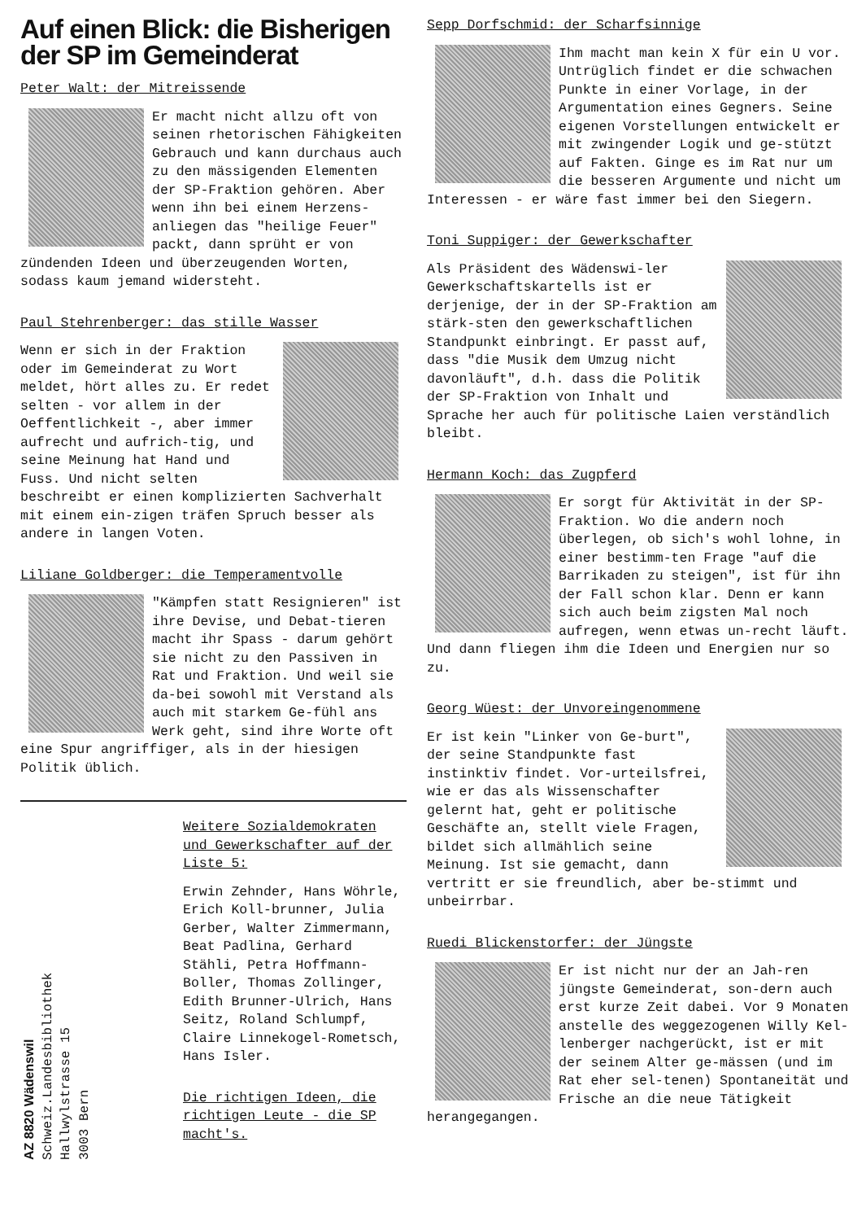Auf einen Blick: die Bisherigen der SP im Gemeinderat
Peter Walt: der Mitreissende
Er macht nicht allzu oft von seinen rhetorischen Fähigkeiten Gebrauch und kann durchaus auch zu den mässigenden Elementen der SP-Fraktion gehören. Aber wenn ihn bei einem Herzens-anliegen das "heilige Feuer" packt, dann sprüht er von zündenden Ideen und überzeugenden Worten, sodass kaum jemand widersteht.
Paul Stehrenberger: das stille Wasser
Wenn er sich in der Fraktion oder im Gemeinderat zu Wort meldet, hört alles zu. Er redet selten - vor allem in der Oeffentlichkeit -, aber immer aufrecht und aufrich-tig, und seine Meinung hat Hand und Fuss. Und nicht selten beschreibt er einen komplizierten Sachverhalt mit einem ein-zigen träfen Spruch besser als andere in langen Voten.
Liliane Goldberger: die Temperamentvolle
"Kämpfen statt Resignieren" ist ihre Devise, und Debat-tieren macht ihr Spass - darum gehört sie nicht zu den Passiven in Rat und Fraktion. Und weil sie da-bei sowohl mit Verstand als auch mit starkem Ge-fühl ans Werk geht, sind ihre Worte oft eine Spur angriffiger, als in der hiesigen Politik üblich.
AZ 8820 Wädenswil
Schweiz.Landesbibliothek
Hallwylstrasse 15
3003 Bern
Weitere Sozialdemokraten und Gewerkschafter auf der Liste 5:
Erwin Zehnder, Hans Wöhrle, Erich Koll-brunner, Julia Gerber, Walter Zimmermann, Beat Padlina, Gerhard Stähli, Petra Hoffmann-Boller, Thomas Zollinger, Edith Brunner-Ulrich, Hans Seitz, Roland Schlumpf, Claire Linnekogel-Rometsch, Hans Isler.
Die richtigen Ideen, die richtigen Leute - die SP macht's.
Sepp Dorfschmid: der Scharfsinnige
Ihm macht man kein X für ein U vor. Untrüglich findet er die schwachen Punkte in einer Vorlage, in der Argumentation eines Gegners. Seine eigenen Vorstellungen entwickelt er mit zwingender Logik und ge-stützt auf Fakten. Ginge es im Rat nur um die besseren Argumente und nicht um Interessen - er wäre fast immer bei den Siegern.
Toni Suppiger: der Gewerkschafter
Als Präsident des Wädenswi-ler Gewerkschaftskartells ist er derjenige, der in der SP-Fraktion am stärk-sten den gewerkschaftlichen Standpunkt einbringt. Er passt auf, dass "die Musik dem Umzug nicht davonläuft", d.h. dass die Politik der SP-Fraktion von Inhalt und Sprache her auch für politische Laien verständlich bleibt.
Hermann Koch: das Zugpferd
Er sorgt für Aktivität in der SP-Fraktion. Wo die andern noch überlegen, ob sich's wohl lohne, in einer bestimm-ten Frage "auf die Barrikaden zu steigen", ist für ihn der Fall schon klar. Denn er kann sich auch beim zigsten Mal noch aufregen, wenn etwas un-recht läuft. Und dann fliegen ihm die Ideen und Energien nur so zu.
Georg Wüest: der Unvoreingenommene
Er ist kein "Linker von Ge-burt", der seine Standpunkte fast instinktiv findet. Vor-urteilsfrei, wie er das als Wissenschafter gelernt hat, geht er politische Geschäfte an, stellt viele Fragen, bildet sich allmählich seine Meinung. Ist sie gemacht, dann vertritt er sie freundlich, aber be-stimmt und unbeirrbar.
Ruedi Blickenstorfer: der Jüngste
Er ist nicht nur der an Jah-ren jüngste Gemeinderat, son-dern auch erst kurze Zeit dabei. Vor 9 Monaten anstelle des weggezogenen Willy Kel-lenberger nachgerückt, ist er mit der seinem Alter ge-mässen (und im Rat eher sel-tenen) Spontaneität und Frische an die neue Tätigkeit herangegangen.